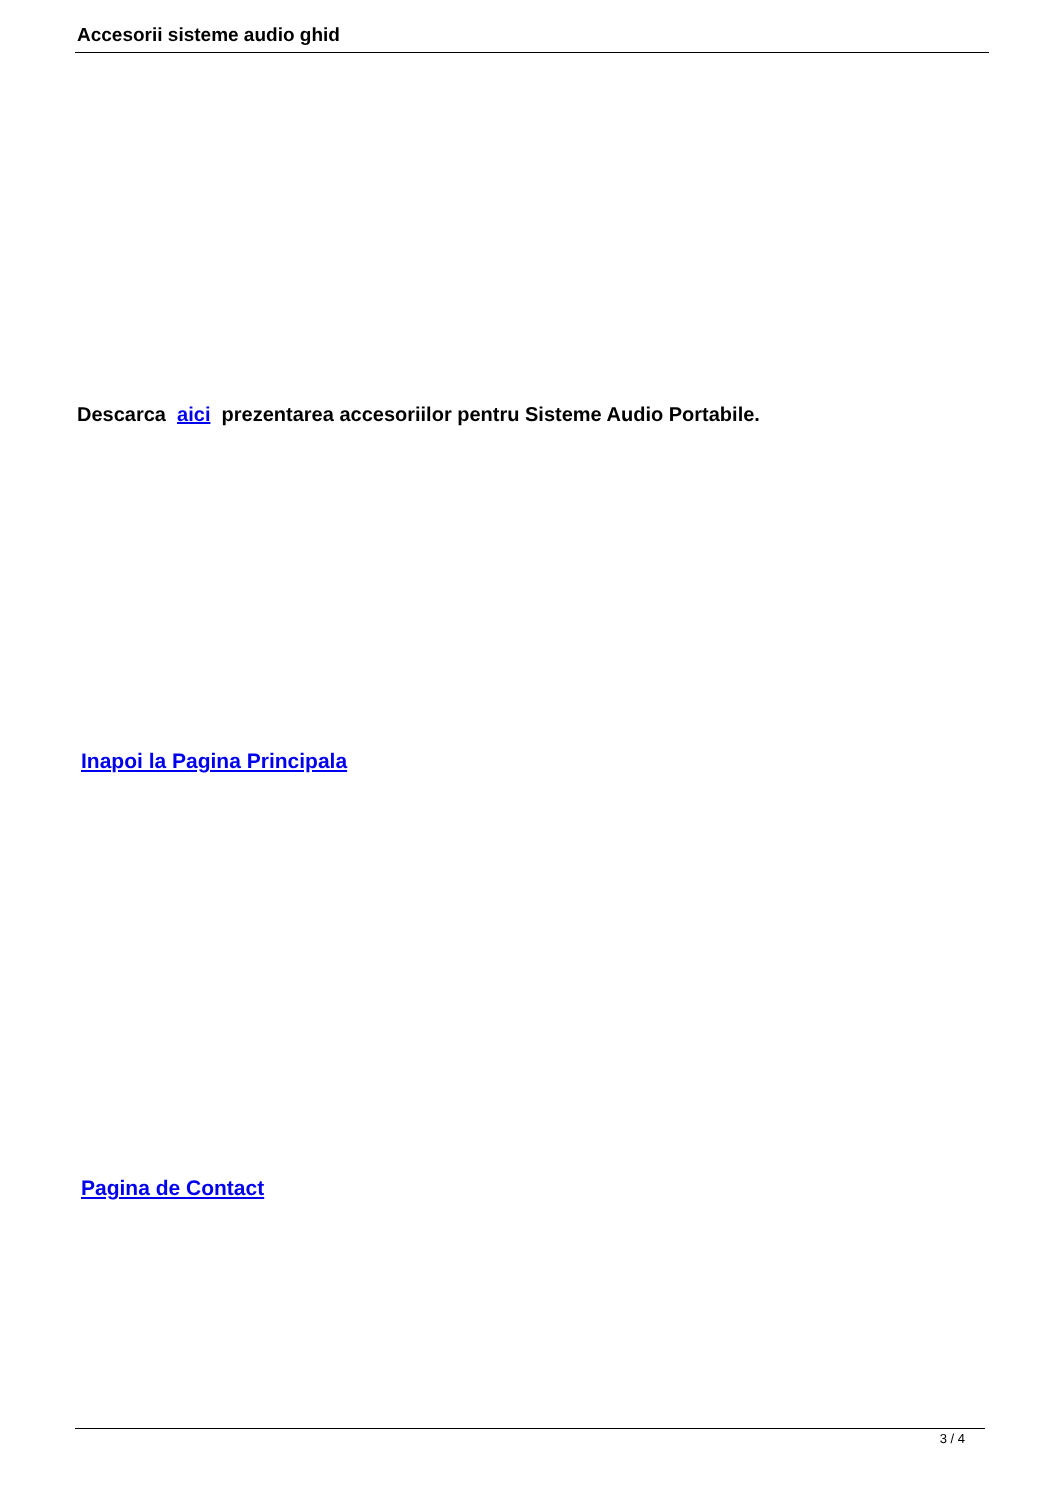Accesorii sisteme audio ghid
Descarca aici prezentarea accesoriilor pentru Sisteme Audio Portabile.
Inapoi la Pagina Principala
Pagina de Contact
3 / 4